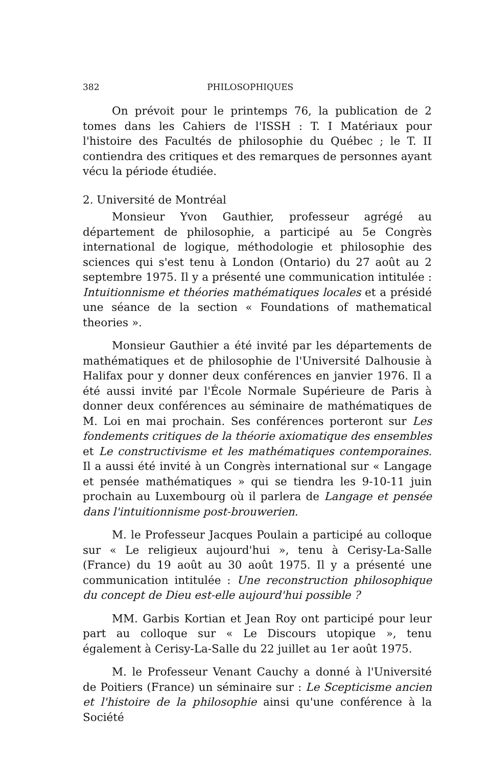382 PHILOSOPHIQUES
On prévoit pour le printemps 76, la publication de 2 tomes dans les Cahiers de l'ISSH : T. I Matériaux pour l'histoire des Facultés de philosophie du Québec ; le T. II contiendra des critiques et des remarques de personnes ayant vécu la période étudiée.
2. Université de Montréal
Monsieur Yvon Gauthier, professeur agrégé au département de philosophie, a participé au 5e Congrès international de logique, méthodologie et philosophie des sciences qui s'est tenu à London (Ontario) du 27 août au 2 septembre 1975. Il y a présenté une communication intitulée : Intuitionnisme et théories mathématiques locales et a présidé une séance de la section « Foundations of mathematical theories ».
Monsieur Gauthier a été invité par les départements de mathématiques et de philosophie de l'Université Dalhousie à Halifax pour y donner deux conférences en janvier 1976. Il a été aussi invité par l'École Normale Supérieure de Paris à donner deux conférences au séminaire de mathématiques de M. Loi en mai prochain. Ses conférences porteront sur Les fondements critiques de la théorie axiomatique des ensembles et Le constructivisme et les mathématiques contemporaines. Il a aussi été invité à un Congrès international sur « Langage et pensée mathématiques » qui se tiendra les 9-10-11 juin prochain au Luxembourg où il parlera de Langage et pensée dans l'intuitionnisme post-brouwerien.
M. le Professeur Jacques Poulain a participé au colloque sur « Le religieux aujourd'hui », tenu à Cerisy-La-Salle (France) du 19 août au 30 août 1975. Il y a présenté une communication intitulée : Une reconstruction philosophique du concept de Dieu est-elle aujourd'hui possible ?
MM. Garbis Kortian et Jean Roy ont participé pour leur part au colloque sur « Le Discours utopique », tenu également à Cerisy-La-Salle du 22 juillet au 1er août 1975.
M. le Professeur Venant Cauchy a donné à l'Université de Poitiers (France) un séminaire sur : Le Scepticisme ancien et l'histoire de la philosophie ainsi qu'une conférence à la Société